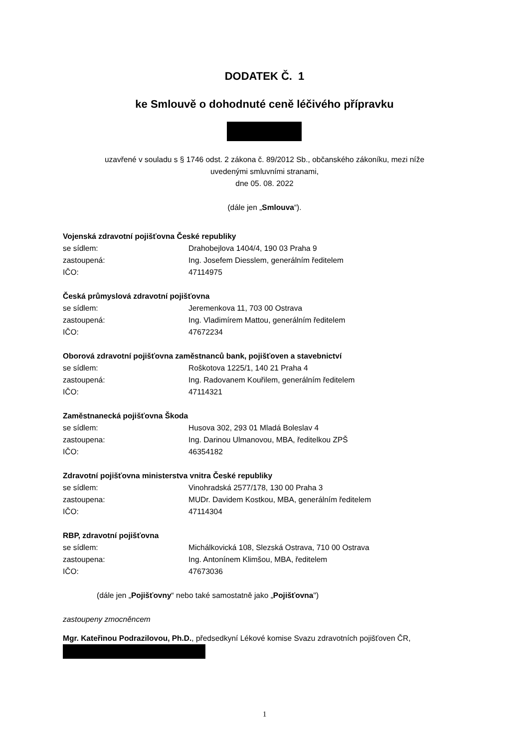DODATEK Č. 1
ke Smlouvě o dohodnuté ceně léčivého přípravku
uzavřené v souladu s § 1746 odst. 2 zákona č. 89/2012 Sb., občanského zákoníku, mezi níže
uvedenými smluvními stranami,
dne 05. 08. 2022
(dále jen „Smlouva“).
Vojenská zdravotní pojišťovna České republiky
se sídlem: Drahobejlova 1404/4, 190 03 Praha 9
zastoupená: Ing. Josefem Diesslem, generálním ředitelem
IČO: 47114975
Česká průmyslová zdravotní pojišťovna
se sídlem: Jeremenkova 11, 703 00 Ostrava
zastoupená: Ing. Vladimírem Mattou, generálním ředitelem
IČO: 47672234
Oborová zdravotní pojišťovna zaměstnanců bank, pojišťoven a stavebnictví
se sídlem: Roškotova 1225/1, 140 21 Praha 4
zastoupená: Ing. Radovanem Kouřilem, generálním ředitelem
IČO: 47114321
Zaměstnanecká pojišťovna Škoda
se sídlem: Husova 302, 293 01 Mladá Boleslav 4
zastoupena: Ing. Darinou Ulmanovou, MBA, ředitelkou ZPŠ
IČO: 46354182
Zdravotní pojišťovna ministerstva vnitra České republiky
se sídlem: Vinohradská 2577/178, 130 00 Praha 3
zastoupena: MUDr. Davidem Kostkou, MBA, generálním ředitelem
IČO: 47114304
RBP, zdravotní pojišťovna
se sídlem: Michálkovická 108, Slezská Ostrava, 710 00 Ostrava
zastoupena: Ing. Antonínem Klimšou, MBA, ředitelem
IČO: 47673036
(dále jen „Pojišťovny“ nebo také samostatně jako „Pojišťovna")
zastoupeny zmocněncem
Mgr. Kateřinou Podrazilovou, Ph.D., předsedkyní Lékové komise Svazu zdravotních pojišťoven ČR,
1